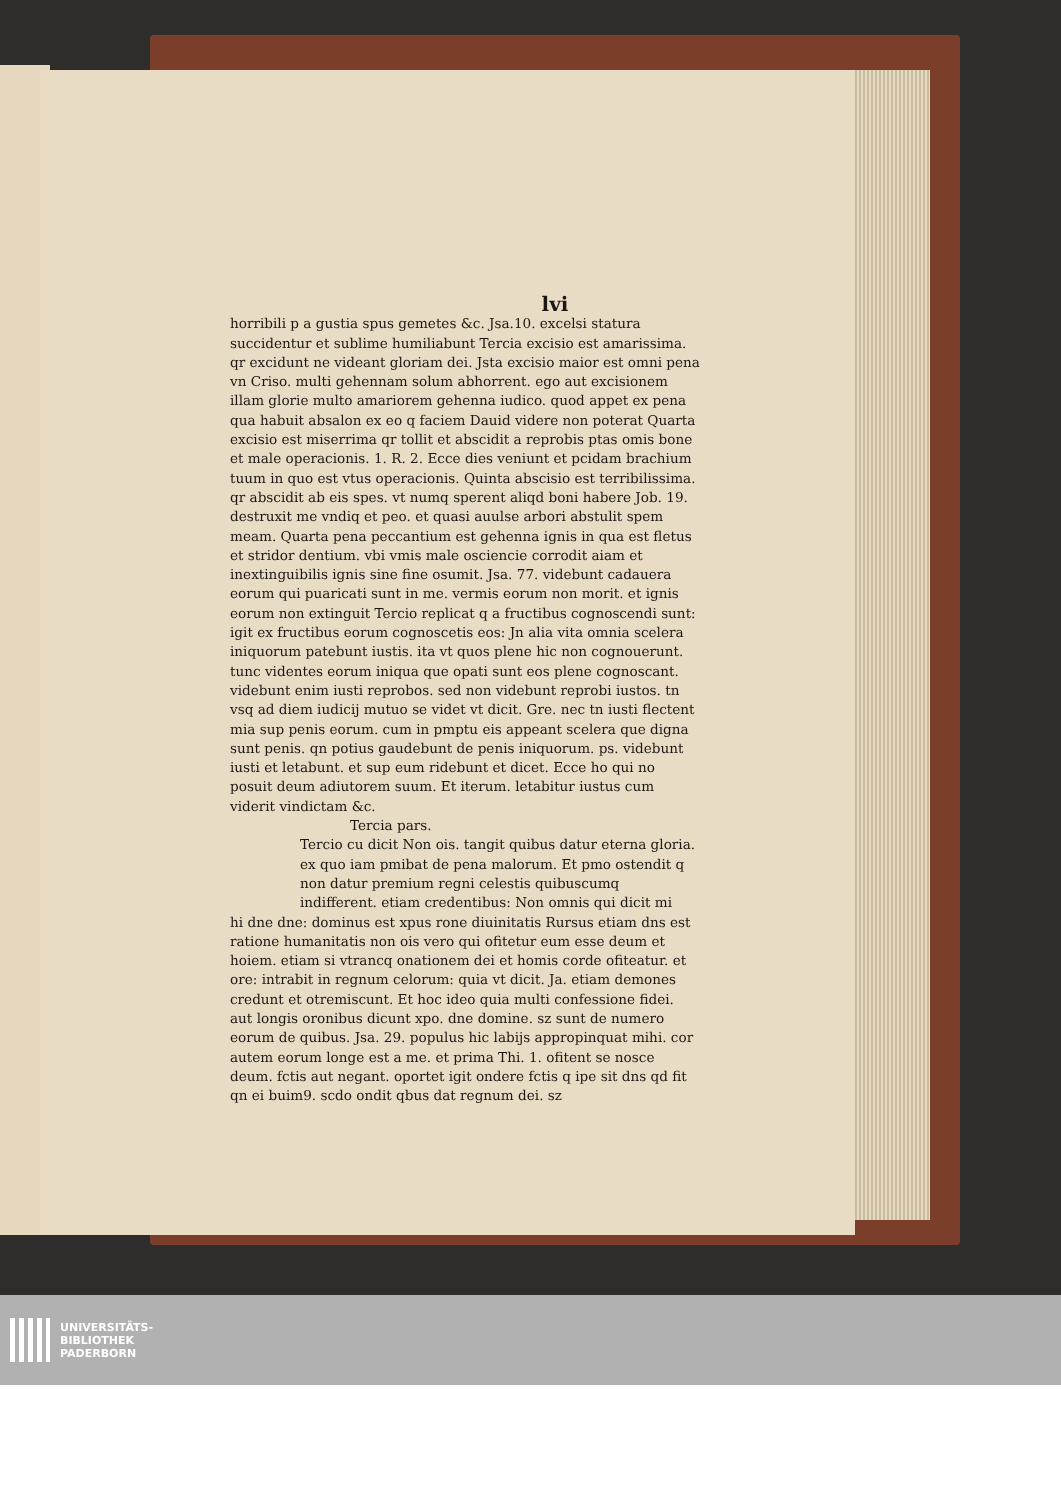lvi
horribili p a gustia spus gemetes &c. Jsa.10. excelsi statura succidentur et sublime humiliabunt Tercia excisio est amarissima. qr excidunt ne videant gloriam dei. Jsta excisio maior est omni pena vn Criso. multi gehennam solum abhorrent. ego aut excisionem illam glorie multo amariorem gehenna iudico. quod appet ex pena qua habuit absalon ex eo q faciem Dauid videre non poterat Quarta excisio est miserrima qr tollit et abscidit a reprobis ptas omis bone et male operacionis. 1. R. 2. Ecce dies veniunt et pcidam brachium tuum in quo est vtus operacionis. Quinta abscisio est terribilissima. qr abscidit ab eis spes. vt numq sperent aliqd boni habere Job. 19. destruxit me vndiq et peo. et quasi auulse arbori abstulit spem meam. Quarta pena peccantium est gehenna ignis in qua est fletus et stridor dentium. vbi vmis male osciencie corrodit aiam et inextinguibilis ignis sine fine osumit. Jsa. 77. videbunt cadauera eorum qui puaricati sunt in me. vermis eorum non morit. et ignis eorum non extinguit Tercio replicat q a fructibus cognoscendi sunt: igit ex fructibus eorum cognoscetis eos: Jn alia vita omnia scelera iniquorum patebunt iustis. ita vt quos plene hic non cognouerunt. tunc videntes eorum iniqua que opati sunt eos plene cognoscant. videbunt enim iusti reprobos. sed non videbunt reprobi iustos. tn vsq ad diem iudicij mutuo se videt vt dicit. Gre. nec tn iusti flectent mia sup penis eorum. cum in pmptu eis appeant scelera que digna sunt penis. qn potius gaudebunt de penis iniquorum. ps. videbunt iusti et letabunt. et sup eum ridebunt et dicet. Ecce ho qui no posuit deum adiutorem suum. Et iterum. letabitur iustus cum viderit vindictam &c.
Tercia pars.
Tercio cu dicit Non ois. tangit quibus datur eterna gloria. ex quo iam pmibat de pena malorum. Et pmo ostendit q non datur premium regni celestis quibuscumq indifferent. etiam credentibus: Non omnis qui dicit mi
hi dne dne: dominus est xpus rone diuinitatis Rursus etiam dns est ratione humanitatis non ois vero qui ofitetur eum esse deum et hoiem. etiam si vtrancq onationem dei et homis corde ofiteatur. et ore: intrabit in regnum celorum: quia vt dicit. Ja. etiam demones credunt et otremiscunt. Et hoc ideo quia multi confessione fidei. aut longis oronibus dicunt xpo. dne domine. sz sunt de numero eorum de quibus. Jsa. 29. populus hic labijs appropinquat mihi. cor autem eorum longe est a me. et prima Thi. 1. ofitent se nosce deum. fctis aut negant. oportet igit ondere fctis q ipe sit dns qd fit qn ei buim9. scdo ondit qbus dat regnum dei. sz
UNIVERSITÄTS-
BIBLIOTHEK
PADERBORN